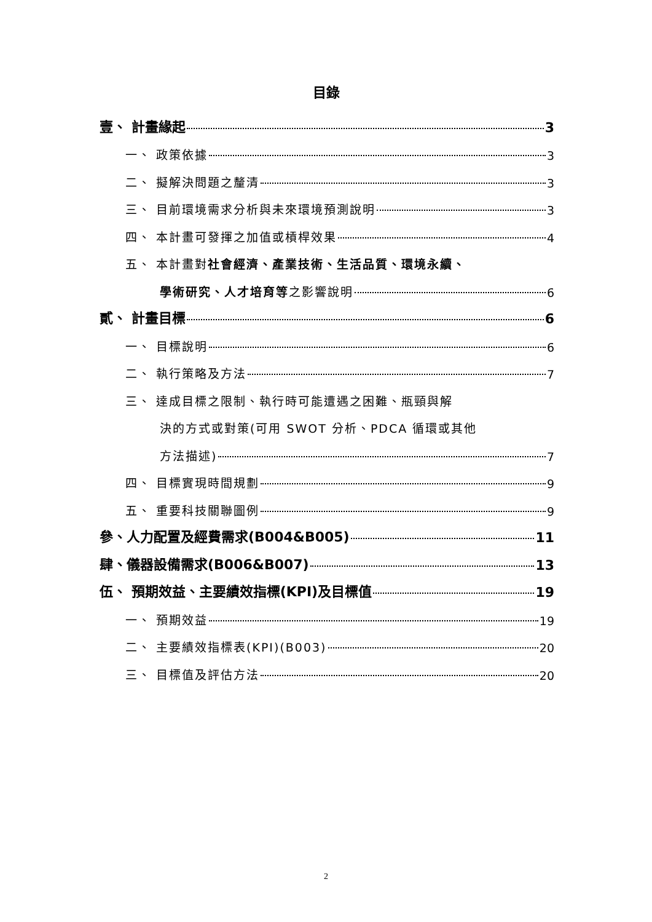目錄
壹、 計畫緣起 3
一、 政策依據 3
二、 擬解決問題之釐清 3
三、 目前環境需求分析與未來環境預測說明 3
四、 本計畫可發揮之加值或槓桿效果 4
五、 本計畫對社會經濟、產業技術、生活品質、環境永續、
學術研究、人才培育等之影響說明 6
貳、 計畫目標 6
一、 目標說明 6
二、 執行策略及方法 7
三、 達成目標之限制、執行時可能遭遇之困難、瓶頸與解
決的方式或對策(可用 SWOT 分析、PDCA 循環或其他
方法描述) 7
四、 目標實現時間規劃 9
五、 重要科技關聯圖例 9
參、人力配置及經費需求(B004&B005) 11
肆、儀器設備需求(B006&B007) 13
伍、 預期效益、主要績效指標(KPI)及目標值 19
一、 預期效益 19
二、 主要績效指標表(KPI)(B003) 20
三、 目標值及評估方法 20
2